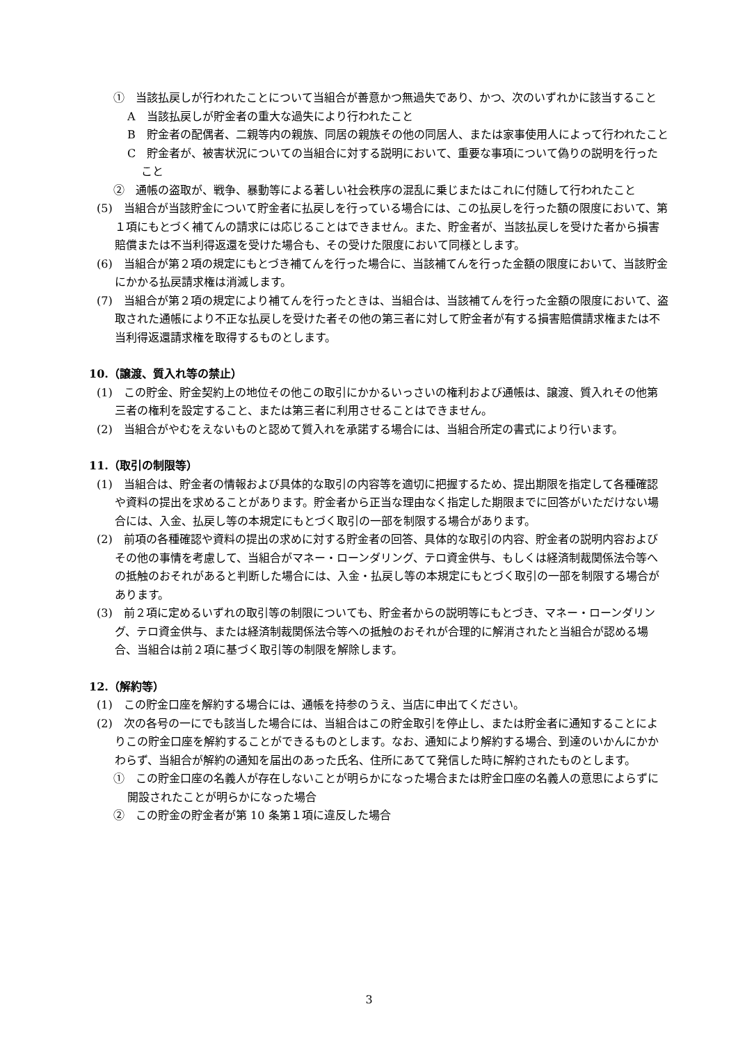①　当該払戻しが行われたことについて当組合が善意かつ無過失であり、かつ、次のいずれかに該当すること
A　当該払戻しが貯金者の重大な過失により行われたこと
B　貯金者の配偶者、二親等内の親族、同居の親族その他の同居人、または家事使用人によって行われたこと
C　貯金者が、被害状況についての当組合に対する説明において、重要な事項について偽りの説明を行ったこと
②　通帳の盗取が、戦争、暴動等による著しい社会秩序の混乱に乗じまたはこれに付随して行われたこと
(5)　当組合が当該貯金について貯金者に払戻しを行っている場合には、この払戻しを行った額の限度において、第１項にもとづく補てんの請求には応じることはできません。また、貯金者が、当該払戻しを受けた者から損害賠償または不当利得返還を受けた場合も、その受けた限度において同様とします。
(6)　当組合が第２項の規定にもとづき補てんを行った場合に、当該補てんを行った金額の限度において、当該貯金にかかる払戻請求権は消滅します。
(7)　当組合が第２項の規定により補てんを行ったときは、当組合は、当該補てんを行った金額の限度において、盗取された通帳により不正な払戻しを受けた者その他の第三者に対して貯金者が有する損害賠償請求権または不当利得返還請求権を取得するものとします。
10.（譲渡、質入れ等の禁止）
(1)　この貯金、貯金契約上の地位その他この取引にかかるいっさいの権利および通帳は、譲渡、質入れその他第三者の権利を設定すること、または第三者に利用させることはできません。
(2)　当組合がやむをえないものと認めて質入れを承諾する場合には、当組合所定の書式により行います。
11.（取引の制限等）
(1)　当組合は、貯金者の情報および具体的な取引の内容等を適切に把握するため、提出期限を指定して各種確認や資料の提出を求めることがあります。貯金者から正当な理由なく指定した期限までに回答がいただけない場合には、入金、払戻し等の本規定にもとづく取引の一部を制限する場合があります。
(2)　前項の各種確認や資料の提出の求めに対する貯金者の回答、具体的な取引の内容、貯金者の説明内容およびその他の事情を考慮して、当組合がマネー・ローンダリング、テロ資金供与、もしくは経済制裁関係法令等への抵触のおそれがあると判断した場合には、入金・払戻し等の本規定にもとづく取引の一部を制限する場合があります。
(3)　前２項に定めるいずれの取引等の制限についても、貯金者からの説明等にもとづき、マネー・ローンダリング、テロ資金供与、または経済制裁関係法令等への抵触のおそれが合理的に解消されたと当組合が認める場合、当組合は前２項に基づく取引等の制限を解除します。
12.（解約等）
(1)　この貯金口座を解約する場合には、通帳を持参のうえ、当店に申出てください。
(2)　次の各号の一にでも該当した場合には、当組合はこの貯金取引を停止し、または貯金者に通知することによりこの貯金口座を解約することができるものとします。なお、通知により解約する場合、到達のいかんにかかわらず、当組合が解約の通知を届出のあった氏名、住所にあてて発信した時に解約されたものとします。
①　この貯金口座の名義人が存在しないことが明らかになった場合または貯金口座の名義人の意思によらずに開設されたことが明らかになった場合
②　この貯金の貯金者が第 10 条第１項に違反した場合
3